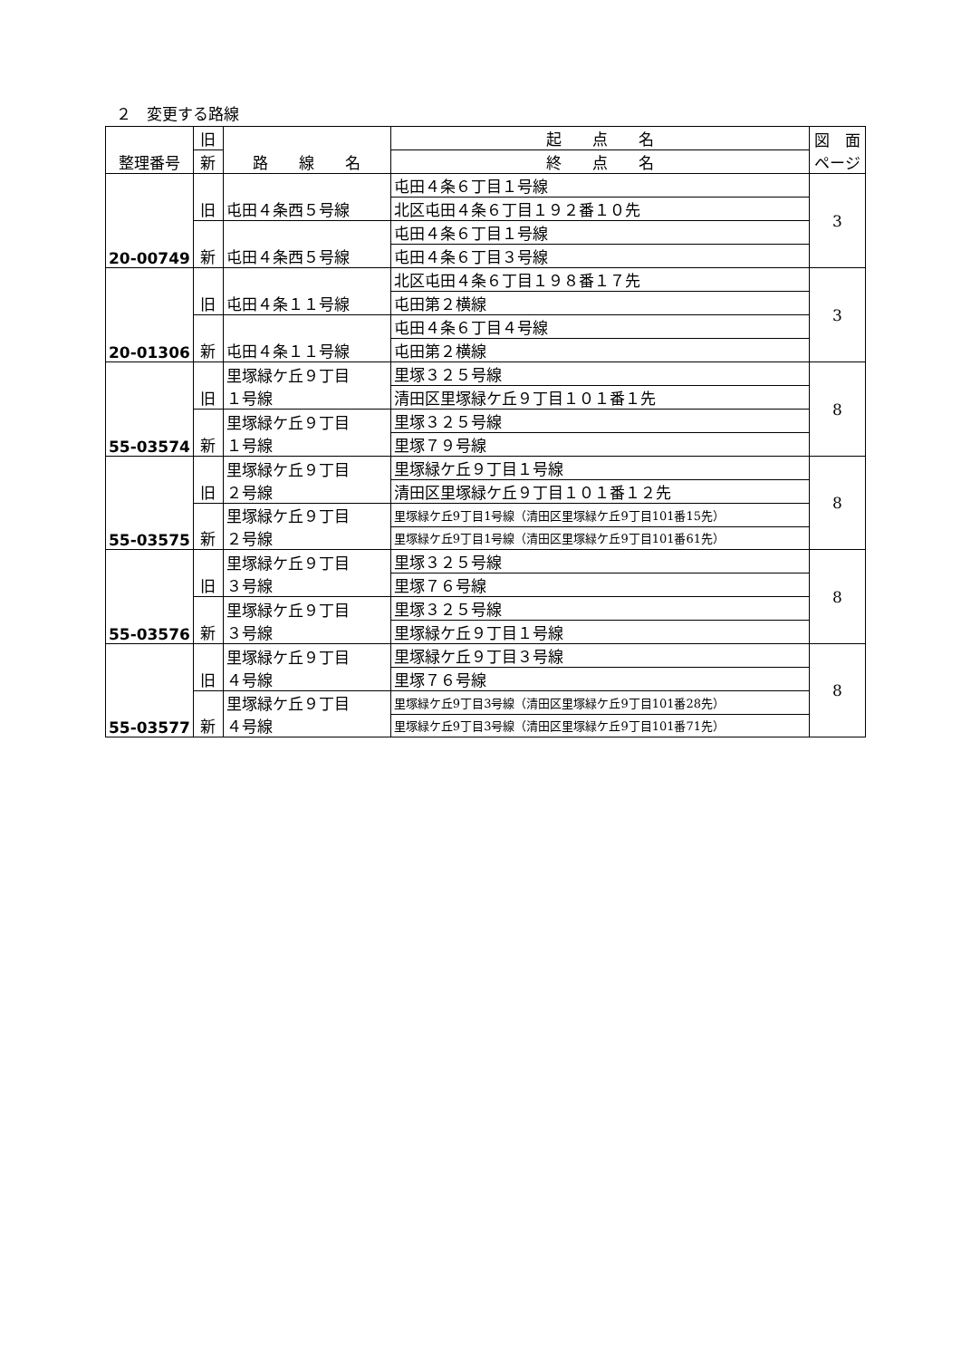２　変更する路線
| 整理番号 | 旧 | 路 線 名 | 起 点 名 | 図 面 ページ |
| --- | --- | --- | --- | --- |
| | 新 | | 終 点 名 | |
| 20-00749 | 旧 | 屯田４条西５号線 | 屯田４条６丁目１号線 | 3 |
| | | | 北区屯田４条６丁目１９２番１０先 | |
| | 新 | 屯田４条西５号線 | 屯田４条６丁目１号線 | |
| | | | 屯田４条６丁目３号線 | |
| 20-01306 | 旧 | 屯田４条１１号線 | 北区屯田４条６丁目１９８番１７先 | 3 |
| | | | 屯田第２横線 | |
| | 新 | 屯田４条１１号線 | 屯田４条６丁目４号線 | |
| | | | 屯田第２横線 | |
| 55-03574 | 旧 | 里塚緑ケ丘９丁目 １号線 | 里塚３２５号線 | 8 |
| | | | 清田区里塚緑ケ丘９丁目１０１番１先 | |
| | 新 | 里塚緑ケ丘９丁目 １号線 | 里塚３２５号線 | |
| | | | 里塚７９号線 | |
| 55-03575 | 旧 | 里塚緑ケ丘９丁目 ２号線 | 里塚緑ケ丘９丁目１号線 | 8 |
| | | | 清田区里塚緑ケ丘９丁目１０１番１２先 | |
| | 新 | 里塚緑ケ丘９丁目 ２号線 | 里塚緑ケ丘9丁目1号線（清田区里塚緑ケ丘9丁目101番15先） | |
| | | | 里塚緑ケ丘9丁目1号線（清田区里塚緑ケ丘9丁目101番61先） | |
| 55-03576 | 旧 | 里塚緑ケ丘９丁目 ３号線 | 里塚３２５号線 | 8 |
| | | | 里塚７６号線 | |
| | 新 | 里塚緑ケ丘９丁目 ３号線 | 里塚３２５号線 | |
| | | | 里塚緑ケ丘９丁目１号線 | |
| 55-03577 | 旧 | 里塚緑ケ丘９丁目 ４号線 | 里塚緑ケ丘９丁目３号線 | 8 |
| | | | 里塚７６号線 | |
| | 新 | 里塚緑ケ丘９丁目 ４号線 | 里塚緑ケ丘9丁目3号線（清田区里塚緑ケ丘9丁目101番28先） | |
| | | | 里塚緑ケ丘9丁目3号線（清田区里塚緑ケ丘9丁目101番71先） | |